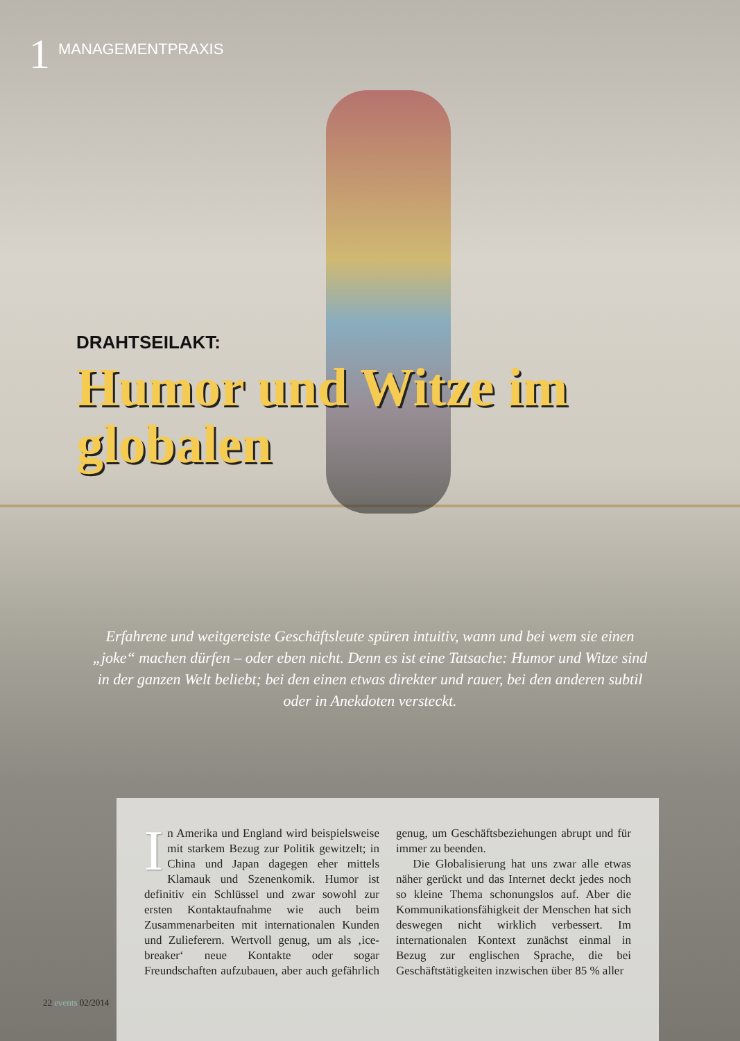1 MANAGEMENTPRAXIS
DRAHTSEILAKT:
Humor und Witze im globalen
Erfahrene und weitgereiste Geschäftsleute spüren intuitiv, wann und bei wem sie einen „joke“ machen dürfen – oder eben nicht. Denn es ist eine Tatsache: Humor und Witze sind in der ganzen Welt beliebt; bei den einen etwas direkter und rauer, bei den anderen subtil oder in Anekdoten versteckt.
In Amerika und England wird beispielsweise mit starkem Bezug zur Politik gewitzelt; in China und Japan dagegen eher mittels Klamauk und Szenenkomik. Humor ist definitiv ein Schlüssel und zwar sowohl zur ersten Kontaktaufnahme wie auch beim Zusammenarbeiten mit internationalen Kunden und Zulieferern. Wertvoll genug, um als ‚ice-breaker‘ neue Kontakte oder sogar Freundschaften aufzubauen, aber auch gefährlich genug, um Geschäftsbeziehungen abrupt und für immer zu beenden.
Die Globalisierung hat uns zwar alle etwas näher gerückt und das Internet deckt jedes noch so kleine Thema schonungslos auf. Aber die Kommunikationsfähigkeit der Menschen hat sich deswegen nicht wirklich verbessert. Im internationalen Kontext zunächst einmal in Bezug zur englischen Sprache, die bei Geschäftstätigkeiten inzwischen über 85 % aller
22 events 02/2014